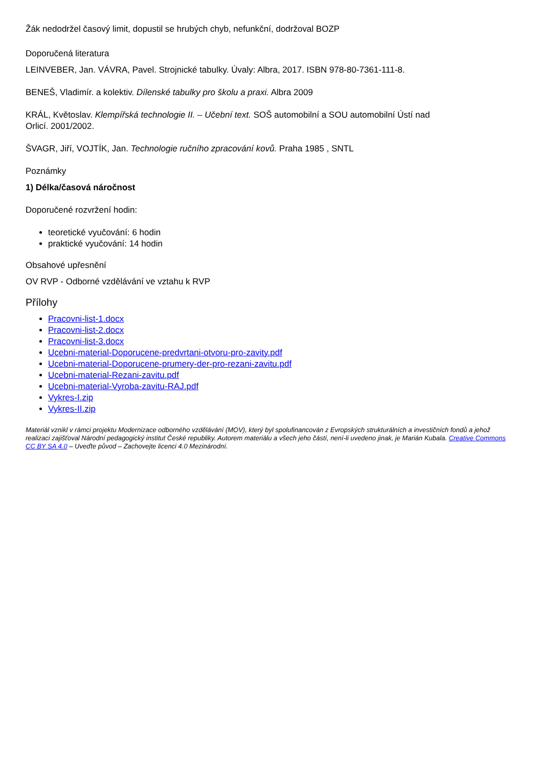Žák nedodržel časový limit, dopustil se hrubých chyb, nefunkční, dodržoval BOZP
Doporučená literatura
LEINVEBER, Jan. VÁVRA, Pavel. Strojnické tabulky. Úvaly: Albra, 2017. ISBN 978-80-7361-111-8.
BENEŠ, Vladimír. a kolektiv. Dílenské tabulky pro školu a praxi. Albra 2009
KRÁL, Květoslav. Klempířská technologie II. – Učební text. SOŠ automobilní a SOU automobilní Ústí nad
Orlicí. 2001/2002.
ŠVAGR, Jiří, VOJTÍK, Jan. Technologie ručního zpracování kovů. Praha 1985 , SNTL
Poznámky
1) Délka/časová náročnost
Doporučené rozvržení hodin:
teoretické vyučování: 6 hodin
praktické vyučování: 14 hodin
Obsahové upřesnění
OV RVP - Odborné vzdělávání ve vztahu k RVP
Přílohy
Pracovni-list-1.docx
Pracovni-list-2.docx
Pracovni-list-3.docx
Ucebni-material-Doporucene-predvrtani-otvoru-pro-zavity.pdf
Ucebni-material-Doporucene-prumery-der-pro-rezani-zavitu.pdf
Ucebni-material-Rezani-zavitu.pdf
Ucebni-material-Vyroba-zavitu-RAJ.pdf
Vykres-I.zip
Vykres-II.zip
Materiál vznikl v rámci projektu Modernizace odborného vzdělávání (MOV), který byl spolufinancován z Evropských strukturálních a investičních fondů a jehož realizaci zajišťoval Národní pedagogický institut České republiky. Autorem materiálu a všech jeho částí, není-li uvedeno jinak, je Marián Kubala. Creative Commons CC BY SA 4.0 – Uveďte původ – Zachovejte licenci 4.0 Mezinárodní.